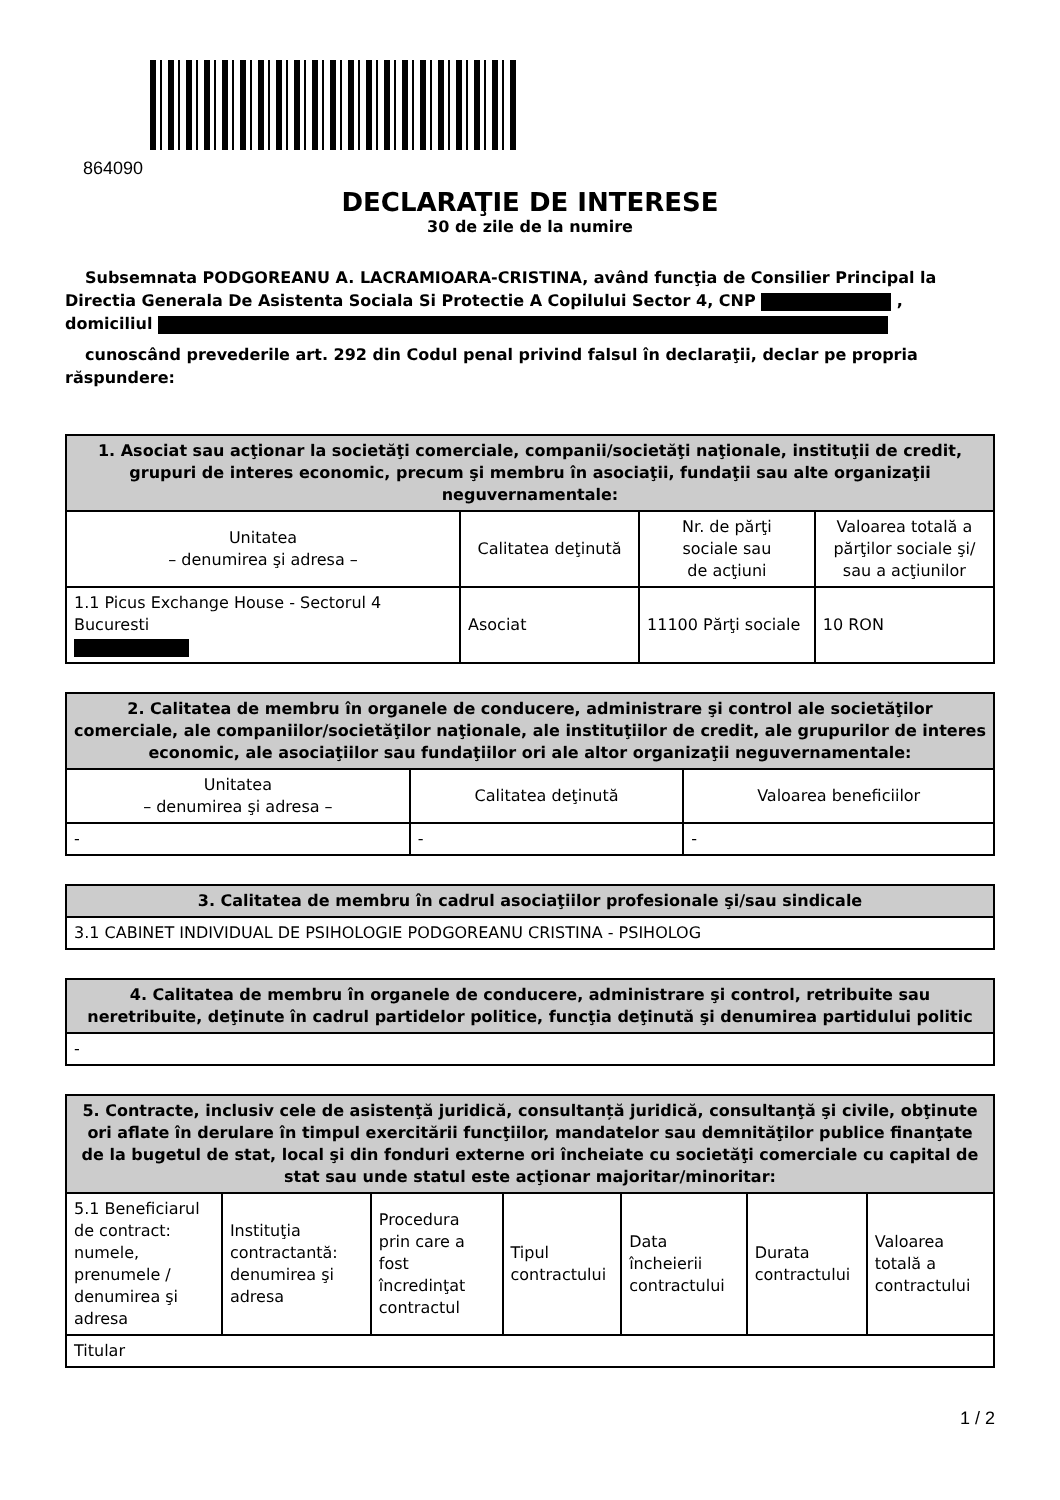864090
DECLARAŢIE DE INTERESE
30 de zile de la numire
Subsemnata PODGOREANU A. LACRAMIOARA-CRISTINA, având funcţia de Consilier Principal la Directia Generala De Asistenta Sociala Si Protectie A Copilului Sector 4, CNP ,
domiciliul
cunoscând prevederile art. 292 din Codul penal privind falsul în declaraţii, declar pe propria răspundere:
| 1. Asociat sau acţionar la societăţi comerciale, companii/societăţi naţionale, instituţii de credit, grupuri de interes economic, precum şi membru în asociaţii, fundaţii sau alte organizaţii neguvernamentale: | | | |
| --- | --- | --- | --- |
| Unitatea – denumirea şi adresa – | Calitatea deţinută | Nr. de părţi sociale sau de acţiuni | Valoarea totală a părţilor sociale şi/ sau a acţiunilor |
| 1.1 Picus Exchange House - Sectorul 4 Bucuresti | Asociat | 11100 Părţi sociale | 10 RON |
| 2. Calitatea de membru în organele de conducere, administrare şi control ale societăţilor comerciale, ale companiilor/societăţilor naţionale, ale instituţiilor de credit, ale grupurilor de interes economic, ale asociaţiilor sau fundaţiilor ori ale altor organizaţii neguvernamentale: | | |
| --- | --- | --- |
| Unitatea – denumirea şi adresa – | Calitatea deţinută | Valoarea beneficiilor |
| - | - | - |
| 3. Calitatea de membru în cadrul asociaţiilor profesionale şi/sau sindicale |
| --- |
| 3.1 CABINET INDIVIDUAL DE PSIHOLOGIE PODGOREANU CRISTINA - PSIHOLOG |
| 4. Calitatea de membru în organele de conducere, administrare şi control, retribuite sau neretribuite, deţinute în cadrul partidelor politice, funcţia deţinută şi denumirea partidului politic |
| --- |
| - |
| 5. Contracte, inclusiv cele de asistenţă juridică, consultanță juridică, consultanţă şi civile, obţinute ori aflate în derulare în timpul exercitării funcţiilor, mandatelor sau demnităţilor publice finanţate de la bugetul de stat, local şi din fonduri externe ori încheiate cu societăţi comerciale cu capital de stat sau unde statul este acţionar majoritar/minoritar: | | | | | | |
| --- | --- | --- | --- | --- | --- | --- |
| 5.1 Beneficiarul de contract: numele, prenumele / denumirea şi adresa | Instituţia contractantă: denumirea şi adresa | Procedura prin care a fost încredinţat contractul | Tipul contractului | Data încheierii contractului | Durata contractului | Valoarea totală a contractului |
| Titular | | | | | | |
1 / 2